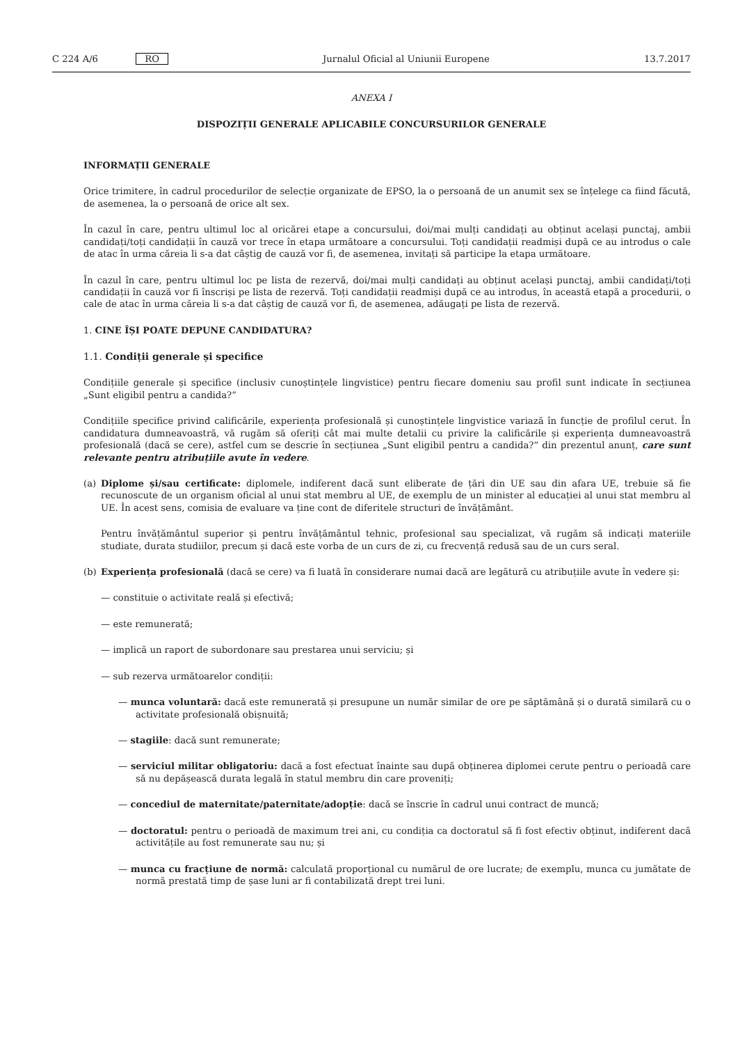C 224 A/6 RO Jurnalul Oficial al Uniunii Europene 13.7.2017
ANEXA I
DISPOZIȚII GENERALE APLICABILE CONCURSURILOR GENERALE
INFORMAȚII GENERALE
Orice trimitere, în cadrul procedurilor de selecție organizate de EPSO, la o persoană de un anumit sex se înțelege ca fiind făcută, de asemenea, la o persoană de orice alt sex.
În cazul în care, pentru ultimul loc al oricărei etape a concursului, doi/mai mulți candidați au obținut același punctaj, ambii candidați/toți candidații în cauză vor trece în etapa următoare a concursului. Toți candidații readmiși după ce au introdus o cale de atac în urma căreia li s-a dat câștig de cauză vor fi, de asemenea, invitați să participe la etapa următoare.
În cazul în care, pentru ultimul loc pe lista de rezervă, doi/mai mulți candidați au obținut același punctaj, ambii candidați/toți candidații în cauză vor fi înscriși pe lista de rezervă. Toți candidații readmiși după ce au introdus, în această etapă a procedurii, o cale de atac în urma căreia li s-a dat câștig de cauză vor fi, de asemenea, adăugați pe lista de rezervă.
1. CINE ÎȘI POATE DEPUNE CANDIDATURA?
1.1. Condiții generale și specifice
Condițiile generale și specifice (inclusiv cunoștințele lingvistice) pentru fiecare domeniu sau profil sunt indicate în secțiunea „Sunt eligibil pentru a candida?”
Condițiile specifice privind calificările, experiența profesională și cunoștințele lingvistice variază în funcție de profilul cerut. În candidatura dumneavoastră, vă rugăm să oferiți cât mai multe detalii cu privire la calificările și experiența dumneavoastră profesională (dacă se cere), astfel cum se descrie în secțiunea „Sunt eligibil pentru a candida?” din prezentul anunț, care sunt relevante pentru atribuțiile avute în vedere.
(a) Diplome și/sau certificate: diplomele, indiferent dacă sunt eliberate de țări din UE sau din afara UE, trebuie să fie recunoscute de un organism oficial al unui stat membru al UE, de exemplu de un minister al educației al unui stat membru al UE. În acest sens, comisia de evaluare va ține cont de diferitele structuri de învățământ.
Pentru învățământul superior și pentru învățământul tehnic, profesional sau specializat, vă rugăm să indicați materiile studiate, durata studiilor, precum și dacă este vorba de un curs de zi, cu frecvență redusă sau de un curs seral.
(b) Experiența profesională (dacă se cere) va fi luată în considerare numai dacă are legătură cu atribuțiile avute în vedere și:
— constituie o activitate reală și efectivă;
— este remunerată;
— implică un raport de subordonare sau prestarea unui serviciu; și
— sub rezerva următoarelor condiții:
— munca voluntară: dacă este remunerată și presupune un număr similar de ore pe săptămână și o durată similară cu o activitate profesională obișnuită;
— stagiile: dacă sunt remunerate;
— serviciul militar obligatoriu: dacă a fost efectuat înainte sau după obținerea diplomei cerute pentru o perioadă care să nu depășească durata legală în statul membru din care proveniți;
— concediul de maternitate/paternitate/adopție: dacă se înscrie în cadrul unui contract de muncă;
— doctoratul: pentru o perioadă de maximum trei ani, cu condiția ca doctoratul să fi fost efectiv obținut, indiferent dacă activitățile au fost remunerate sau nu; și
— munca cu fracțiune de normă: calculată proporțional cu numărul de ore lucrate; de exemplu, munca cu jumătate de normă prestată timp de șase luni ar fi contabilizată drept trei luni.